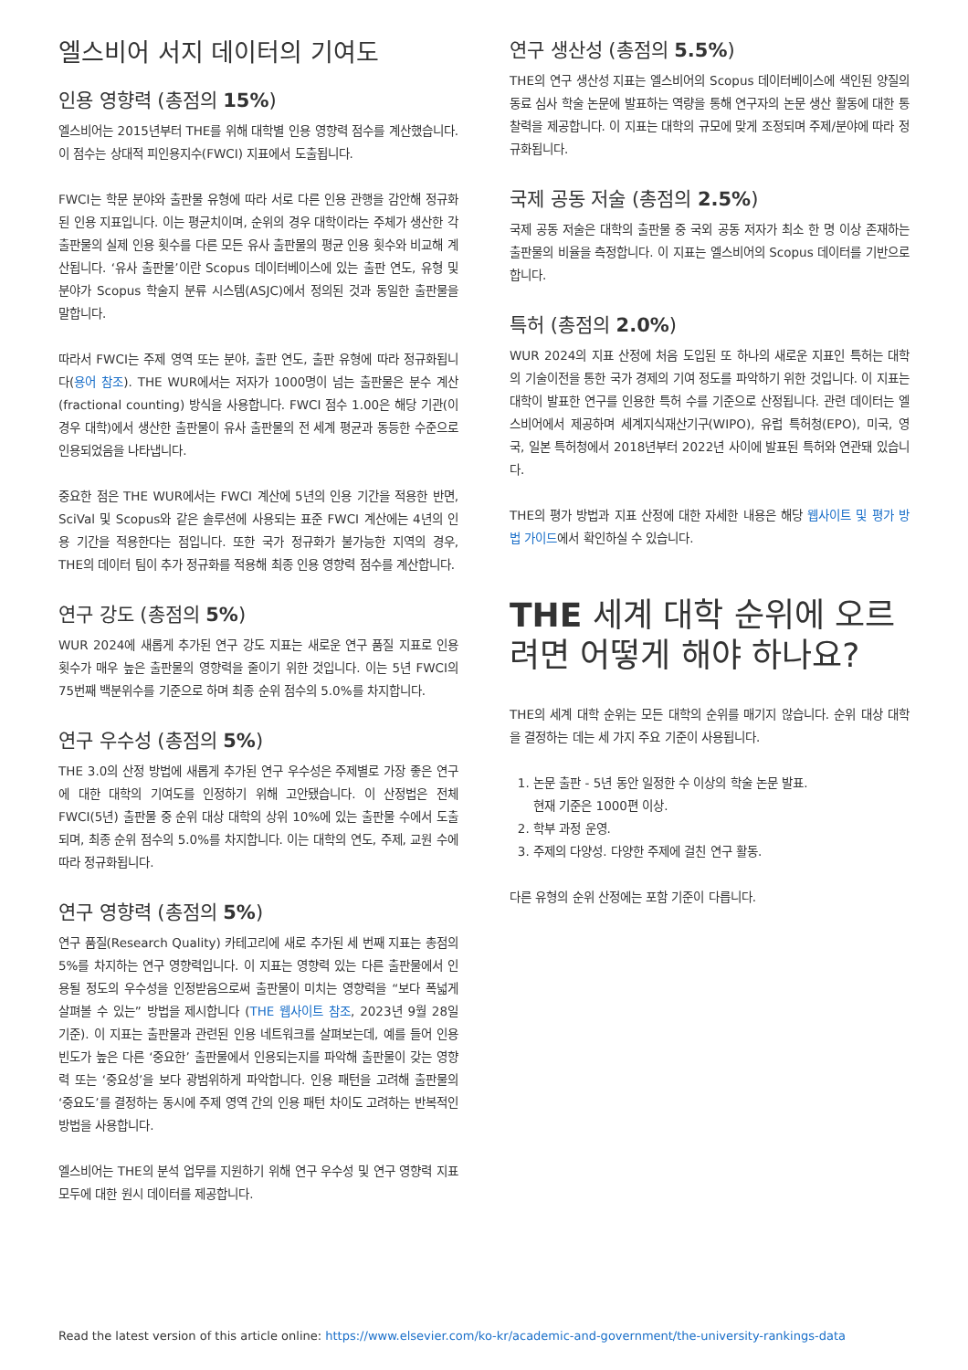엘스비어 서지 데이터의 기여도
인용 영향력 (총점의 15%)
엘스비어는 2015년부터 THE를 위해 대학별 인용 영향력 점수를 계산했습니다. 이 점수는 상대적 피인용지수(FWCI) 지표에서 도출됩니다.
FWCI는 학문 분야와 출판물 유형에 따라 서로 다른 인용 관행을 감안해 정규화된 인용 지표입니다. 이는 평균치이며, 순위의 경우 대학이라는 주체가 생산한 각 출판물의 실제 인용 횟수를 다른 모든 유사 출판물의 평균 인용 횟수와 비교해 계산됩니다. ‘유사 출판물’이란 Scopus 데이터베이스에 있는 출판 연도, 유형 및 분야가 Scopus 학술지 분류 시스템(ASJC)에서 정의된 것과 동일한 출판물을 말합니다.
따라서 FWCI는 주제 영역 또는 분야, 출판 연도, 출판 유형에 따라 정규화됩니다(용어 참조). THE WUR에서는 저자가 1000명이 넘는 출판물은 분수 계산(fractional counting) 방식을 사용합니다. FWCI 점수 1.00은 해당 기관(이 경우 대학)에서 생산한 출판물이 유사 출판물의 전 세계 평균과 동등한 수준으로 인용되었음을 나타냅니다.
중요한 점은 THE WUR에서는 FWCI 계산에 5년의 인용 기간을 적용한 반면, SciVal 및 Scopus와 같은 솔루션에 사용되는 표준 FWCI 계산에는 4년의 인용 기간을 적용한다는 점입니다. 또한 국가 정규화가 불가능한 지역의 경우, THE의 데이터 팀이 추가 정규화를 적용해 최종 인용 영향력 점수를 계산합니다.
연구 강도 (총점의 5%)
WUR 2024에 새롭게 추가된 연구 강도 지표는 새로운 연구 품질 지표로 인용 횟수가 매우 높은 출판물의 영향력을 줄이기 위한 것입니다. 이는 5년 FWCI의 75번째 백분위수를 기준으로 하며 최종 순위 점수의 5.0%를 차지합니다.
연구 우수성 (총점의 5%)
THE 3.0의 산정 방법에 새롭게 추가된 연구 우수성은 주제별로 가장 좋은 연구에 대한 대학의 기여도를 인정하기 위해 고안됐습니다. 이 산정법은 전체 FWCI(5년) 출판물 중 순위 대상 대학의 상위 10%에 있는 출판물 수에서 도출되며, 최종 순위 점수의 5.0%를 차지합니다. 이는 대학의 연도, 주제, 교원 수에 따라 정규화됩니다.
연구 영향력 (총점의 5%)
연구 품질(Research Quality) 카테고리에 새로 추가된 세 번째 지표는 총점의 5%를 차지하는 연구 영향력입니다. 이 지표는 영향력 있는 다른 출판물에서 인용될 정도의 우수성을 인정받음으로써 출판물이 미치는 영향력을 “보다 폭넓게 살펴볼 수 있는” 방법을 제시합니다 (THE 웹사이트 참조, 2023년 9월 28일 기준). 이 지표는 출판물과 관련된 인용 네트워크를 살펴보는데, 예를 들어 인용 빈도가 높은 다른 ‘중요한’ 출판물에서 인용되는지를 파악해 출판물이 갖는 영향력 또는 ‘중요성’을 보다 광범위하게 파악합니다. 인용 패턴을 고려해 출판물의 ‘중요도’를 결정하는 동시에 주제 영역 간의 인용 패턴 차이도 고려하는 반복적인 방법을 사용합니다.
엘스비어는 THE의 분석 업무를 지원하기 위해 연구 우수성 및 연구 영향력 지표 모두에 대한 원시 데이터를 제공합니다.
연구 생산성 (총점의 5.5%)
THE의 연구 생산성 지표는 엘스비어의 Scopus 데이터베이스에 색인된 양질의 동료 심사 학술 논문에 발표하는 역량을 통해 연구자의 논문 생산 활동에 대한 통찰력을 제공합니다. 이 지표는 대학의 규모에 맞게 조정되며 주제/분야에 따라 정규화됩니다.
국제 공동 저술 (총점의 2.5%)
국제 공동 저술은 대학의 출판물 중 국외 공동 저자가 최소 한 명 이상 존재하는 출판물의 비율을 측정합니다. 이 지표는 엘스비어의 Scopus 데이터를 기반으로 합니다.
특허 (총점의 2.0%)
WUR 2024의 지표 산정에 처음 도입된 또 하나의 새로운 지표인 특허는 대학의 기술이전을 통한 국가 경제의 기여 정도를 파악하기 위한 것입니다. 이 지표는 대학이 발표한 연구를 인용한 특허 수를 기준으로 산정됩니다. 관련 데이터는 엘스비어에서 제공하며 세계지식재산기구(WIPO), 유럽 특허청(EPO), 미국, 영국, 일본 특허청에서 2018년부터 2022년 사이에 발표된 특허와 연관돼 있습니다.
THE의 평가 방법과 지표 산정에 대한 자세한 내용은 해당 웹사이트 및 평가 방법 가이드에서 확인하실 수 있습니다.
THE 세계 대학 순위에 오르려면 어떻게 해야 하나요?
THE의 세계 대학 순위는 모든 대학의 순위를 매기지 않습니다. 순위 대상 대학을 결정하는 데는 세 가지 주요 기준이 사용됩니다.
1. 논문 출판 - 5년 동안 일정한 수 이상의 학술 논문 발표.
현재 기준은 1000편 이상.
2. 학부 과정 운영.
3. 주제의 다양성. 다양한 주제에 걸친 연구 활동.
다른 유형의 순위 산정에는 포함 기준이 다릅니다.
Read the latest version of this article online: https://www.elsevier.com/ko-kr/academic-and-government/the-university-rankings-data